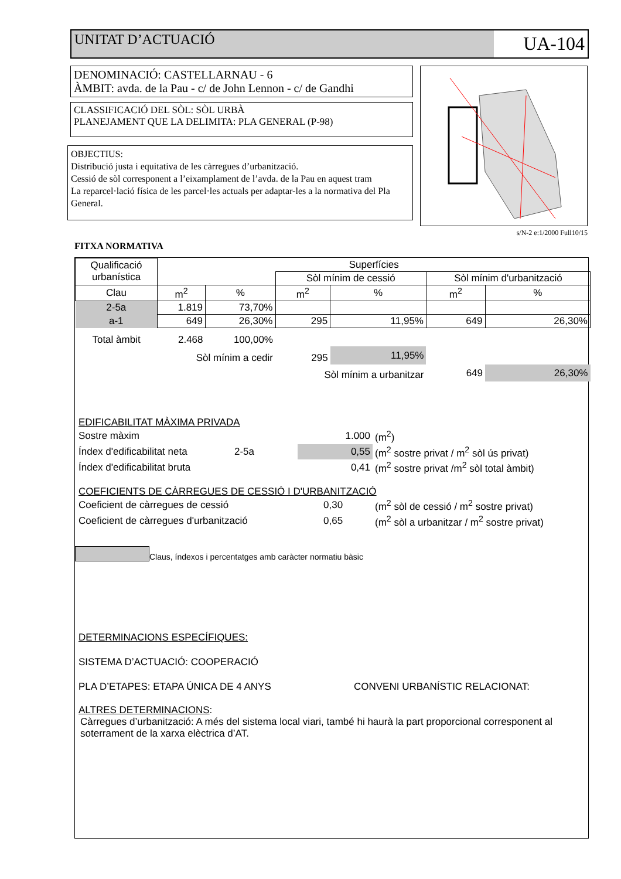UNITAT D’ACTUACIÓ
UA-104
DENOMINACIÓ: CASTELLARNAU - 6
ÀMBIT: avda. de la Pau - c/ de John Lennon - c/ de Gandhi
CLASSIFICACIÓ DEL SÒL: SÒL URBÀ
PLANEJAMENT QUE LA DELIMITA: PLA GENERAL (P-98)
OBJECTIUS:
Distribució justa i equitativa de les càrregues d’urbanització.
Cessió de sòl corresponent a l’eixamplament de l’avda. de la Pau en aquest tram
La reparcel·lació física de les parcel·les actuals per adaptar-les a la normativa del Pla General.
s/N-2 e:1/2000 Full10/15
FITXA NORMATIVA
| Qualificació urbanística | Superfícies | | | | | |
| | | | Sòl mínim de cessió | | Sòl mínim d'urbanització | |
| Clau | m<sup>2</sup> | % | m<sup>2</sup> | % | m<sup>2</sup> | % |
| 2-5a | 1.819 | 73,70% | | | | |
| a-1 | 649 | 26,30% | 295 | 11,95% | 649 | 26,30% |
| Total àmbit | 2.468 | 100,00% | | | | |
| | Sòl mínim a cedir | | 295 | 11,95% | | |
| | | | Sòl mínim a urbanitzar | | 649 | 26,30% |
EDIFICABILITAT MÀXIMA PRIVADA
| Sostre màxim | 1.000 | (m<sup>2</sup>) |
| Índex d'edificabilitat neta 2-5a | 0,55 | (m<sup>2</sup> sostre privat / m<sup>2</sup> sòl ús privat) |
| Índex d'edificabilitat bruta | 0,41 | (m<sup>2</sup> sostre privat /m<sup>2</sup> sòl total àmbit) |
COEFICIENTS DE CÀRREGUES DE CESSIÓ I D'URBANITZACIÓ
| Coeficient de càrregues de cessió | 0,30 | (m<sup>2</sup> sòl de cessió / m<sup>2</sup> sostre privat) |
| Coeficient de càrregues d'urbanització | 0,65 | (m<sup>2</sup> sòl a urbanitzar / m<sup>2</sup> sostre privat) |
Claus, índexos i percentatges amb caràcter normatiu bàsic
DETERMINACIONS ESPECÍFIQUES:
SISTEMA D’ACTUACIÓ: COOPERACIÓ
PLA D’ETAPES: ETAPA ÚNICA DE 4 ANYS CONVENI URBANÍSTIC RELACIONAT:
ALTRES DETERMINACIONS:
Càrregues d’urbanització: A més del sistema local viari, també hi haurà la part proporcional corresponent al soterrament de la xarxa elèctrica d’AT.